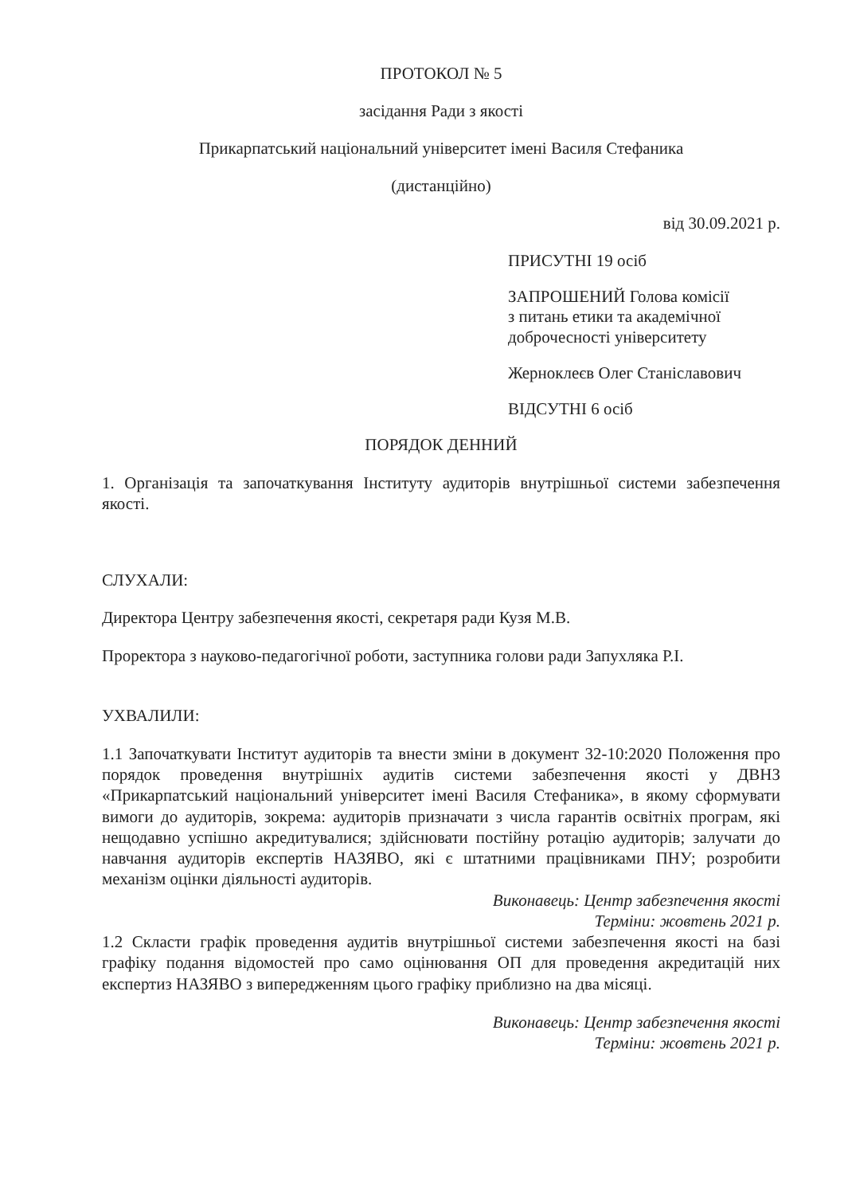ПРОТОКОЛ № 5
засідання Ради з якості
Прикарпатський національний університет імені Василя Стефаника
(дистанційно)
від 30.09.2021 р.
ПРИСУТНІ 19 осіб
ЗАПРОШЕНИЙ Голова комісії
з питань етики та академічної
доброчесності університету
Жерноклеєв Олег Станіславович
ВІДСУТНІ 6 осіб
ПОРЯДОК ДЕННИЙ
1. Організація та започаткування Інституту аудиторів внутрішньої системи забезпечення якості.
СЛУХАЛИ:
Директора Центру забезпечення якості, секретаря ради Кузя М.В.
Проректора з науково-педагогічної роботи, заступника голови ради Запухляка Р.І.
УХВАЛИЛИ:
1.1 Започаткувати Інститут аудиторів та внести зміни в документ 32-10:2020 Положення про порядок проведення внутрішніх аудитів системи забезпечення якості у ДВНЗ «Прикарпатський національний університет імені Василя Стефаника», в якому сформувати вимоги до аудиторів, зокрема: аудиторів призначати з числа гарантів освітніх програм, які нещодавно успішно акредитувалися; здійснювати постійну ротацію аудиторів; залучати до навчання аудиторів експертів НАЗЯВО, які є штатними працівниками ПНУ; розробити механізм оцінки діяльності аудиторів.
Виконавець: Центр забезпечення якості
Терміни: жовтень 2021 р.
1.2 Скласти графік проведення аудитів внутрішньої системи забезпечення якості на базі графіку подання відомостей про само оцінювання ОП для проведення акредитацій них експертиз НАЗЯВО з випередженням цього графіку приблизно на два місяці.
Виконавець: Центр забезпечення якості
Терміни: жовтень 2021 р.